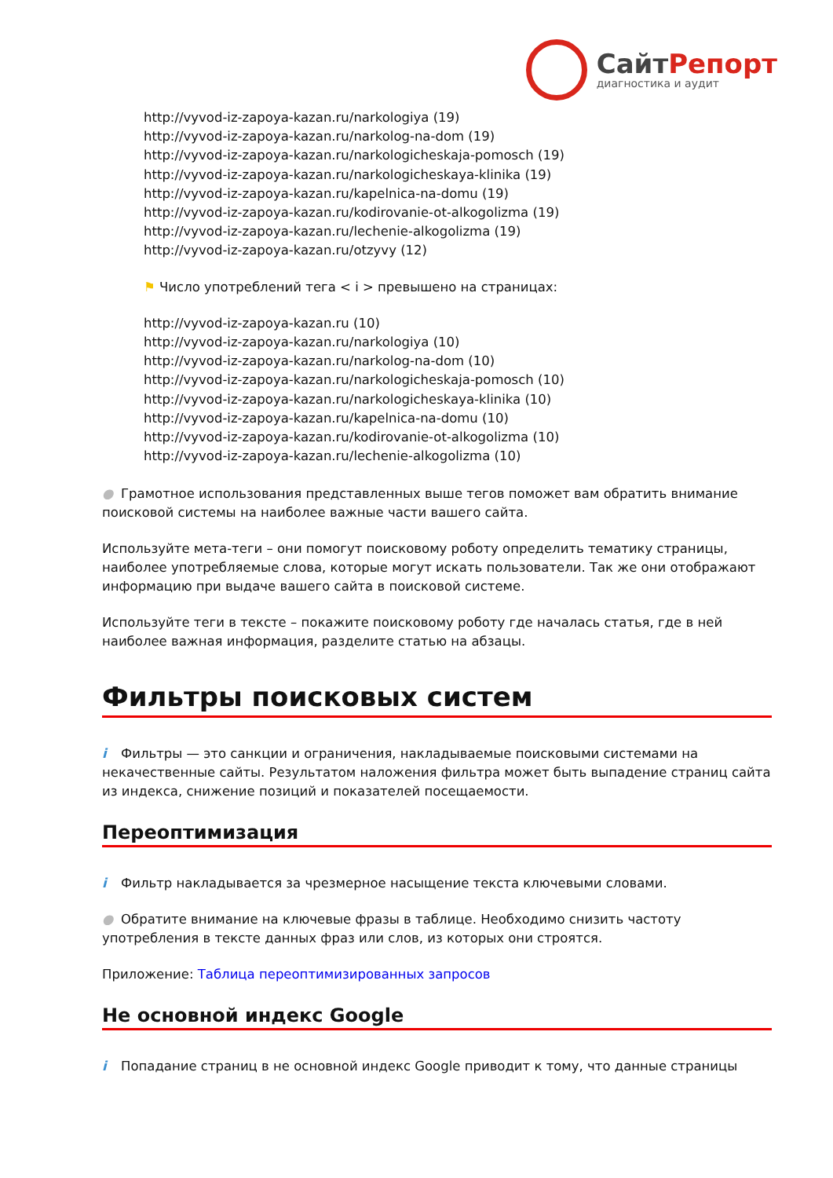СайтРепорт
диагностика и аудит
http://vyvod-iz-zapoya-kazan.ru/narkologiya (19)
http://vyvod-iz-zapoya-kazan.ru/narkolog-na-dom (19)
http://vyvod-iz-zapoya-kazan.ru/narkologicheskaja-pomosch (19)
http://vyvod-iz-zapoya-kazan.ru/narkologicheskaya-klinika (19)
http://vyvod-iz-zapoya-kazan.ru/kapelnica-na-domu (19)
http://vyvod-iz-zapoya-kazan.ru/kodirovanie-ot-alkogolizma (19)
http://vyvod-iz-zapoya-kazan.ru/lechenie-alkogolizma (19)
http://vyvod-iz-zapoya-kazan.ru/otzyvy (12)
⚑ Число употреблений тега < i > превышено на страницах:
http://vyvod-iz-zapoya-kazan.ru (10)
http://vyvod-iz-zapoya-kazan.ru/narkologiya (10)
http://vyvod-iz-zapoya-kazan.ru/narkolog-na-dom (10)
http://vyvod-iz-zapoya-kazan.ru/narkologicheskaja-pomosch (10)
http://vyvod-iz-zapoya-kazan.ru/narkologicheskaya-klinika (10)
http://vyvod-iz-zapoya-kazan.ru/kapelnica-na-domu (10)
http://vyvod-iz-zapoya-kazan.ru/kodirovanie-ot-alkogolizma (10)
http://vyvod-iz-zapoya-kazan.ru/lechenie-alkogolizma (10)
● Грамотное использования представленных выше тегов поможет вам обратить внимание поисковой системы на наиболее важные части вашего сайта.
Используйте мета-теги – они помогут поисковому роботу определить тематику страницы, наиболее употребляемые слова, которые могут искать пользователи. Так же они отображают информацию при выдаче вашего сайта в поисковой системе.
Используйте теги в тексте – покажите поисковому роботу где началась статья, где в ней наиболее важная информация, разделите статью на абзацы.
Фильтры поисковых систем
i Фильтры — это санкции и ограничения, накладываемые поисковыми системами на некачественные сайты. Результатом наложения фильтра может быть выпадение страниц сайта из индекса, снижение позиций и показателей посещаемости.
Переоптимизация
i Фильтр накладывается за чрезмерное насыщение текста ключевыми словами.
● Обратите внимание на ключевые фразы в таблице. Необходимо снизить частоту употребления в тексте данных фраз или слов, из которых они строятся.
Приложение: Таблица переоптимизированных запросов
Не основной индекс Google
i Попадание страниц в не основной индекс Google приводит к тому, что данные страницы